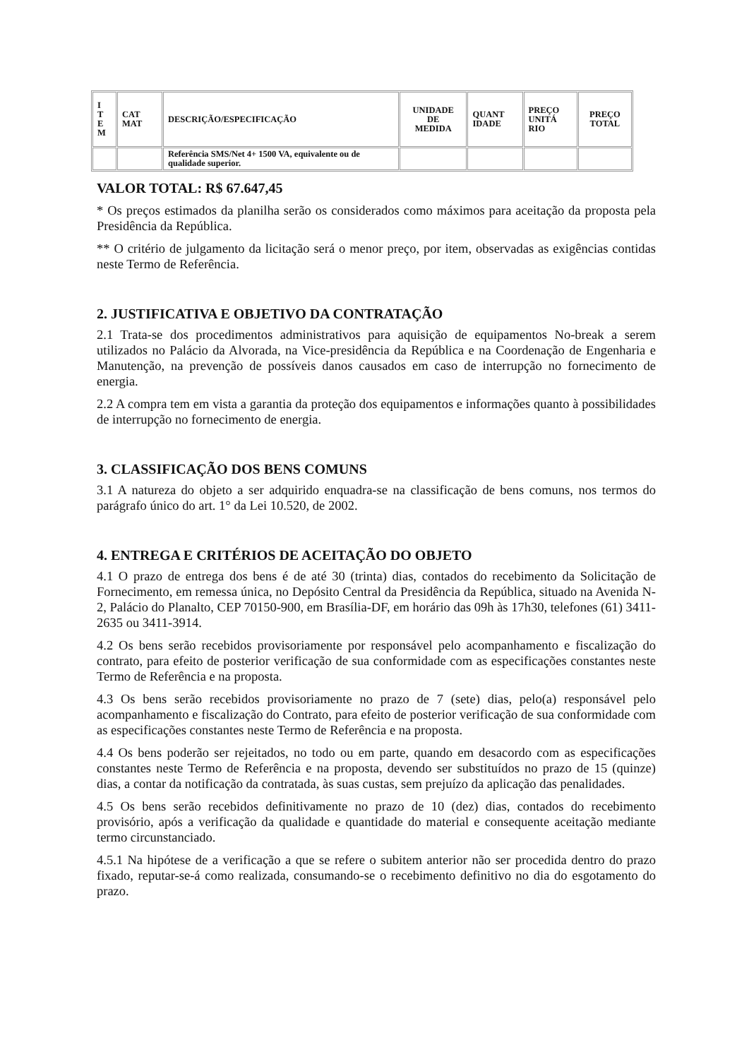| I T E M | CAT MAT | DESCRIÇÃO/ESPECIFICAÇÃO | UNIDADE DE MEDIDA | QUANT IDADE | PREÇO UNITÁ RIO | PREÇO TOTAL |
| --- | --- | --- | --- | --- | --- | --- |
| | | Referência SMS/Net 4+ 1500 VA, equivalente ou de qualidade superior. | | | | |
VALOR TOTAL: R$ 67.647,45
* Os preços estimados da planilha serão os considerados como máximos para aceitação da proposta pela Presidência da República.
** O critério de julgamento da licitação será o menor preço, por item, observadas as exigências contidas neste Termo de Referência.
2. JUSTIFICATIVA E OBJETIVO DA CONTRATAÇÃO
2.1 Trata-se dos procedimentos administrativos para aquisição de equipamentos No-break a serem utilizados no Palácio da Alvorada, na Vice-presidência da República e na Coordenação de Engenharia e Manutenção, na prevenção de possíveis danos causados em caso de interrupção no fornecimento de energia.
2.2 A compra tem em vista a garantia da proteção dos equipamentos e informações quanto à possibilidades de interrupção no fornecimento de energia.
3. CLASSIFICAÇÃO DOS BENS COMUNS
3.1 A natureza do objeto a ser adquirido enquadra-se na classificação de bens comuns, nos termos do parágrafo único do art. 1° da Lei 10.520, de 2002.
4. ENTREGA E CRITÉRIOS DE ACEITAÇÃO DO OBJETO
4.1 O prazo de entrega dos bens é de até 30 (trinta) dias, contados do recebimento da Solicitação de Fornecimento, em remessa única, no Depósito Central da Presidência da República, situado na Avenida N-2, Palácio do Planalto, CEP 70150-900, em Brasília-DF, em horário das 09h às 17h30, telefones (61) 3411-2635 ou 3411-3914.
4.2 Os bens serão recebidos provisoriamente por responsável pelo acompanhamento e fiscalização do contrato, para efeito de posterior verificação de sua conformidade com as especificações constantes neste Termo de Referência e na proposta.
4.3 Os bens serão recebidos provisoriamente no prazo de 7 (sete) dias, pelo(a) responsável pelo acompanhamento e fiscalização do Contrato, para efeito de posterior verificação de sua conformidade com as especificações constantes neste Termo de Referência e na proposta.
4.4 Os bens poderão ser rejeitados, no todo ou em parte, quando em desacordo com as especificações constantes neste Termo de Referência e na proposta, devendo ser substituídos no prazo de 15 (quinze) dias, a contar da notificação da contratada, às suas custas, sem prejuízo da aplicação das penalidades.
4.5 Os bens serão recebidos definitivamente no prazo de 10 (dez) dias, contados do recebimento provisório, após a verificação da qualidade e quantidade do material e consequente aceitação mediante termo circunstanciado.
4.5.1 Na hipótese de a verificação a que se refere o subitem anterior não ser procedida dentro do prazo fixado, reputar-se-á como realizada, consumando-se o recebimento definitivo no dia do esgotamento do prazo.